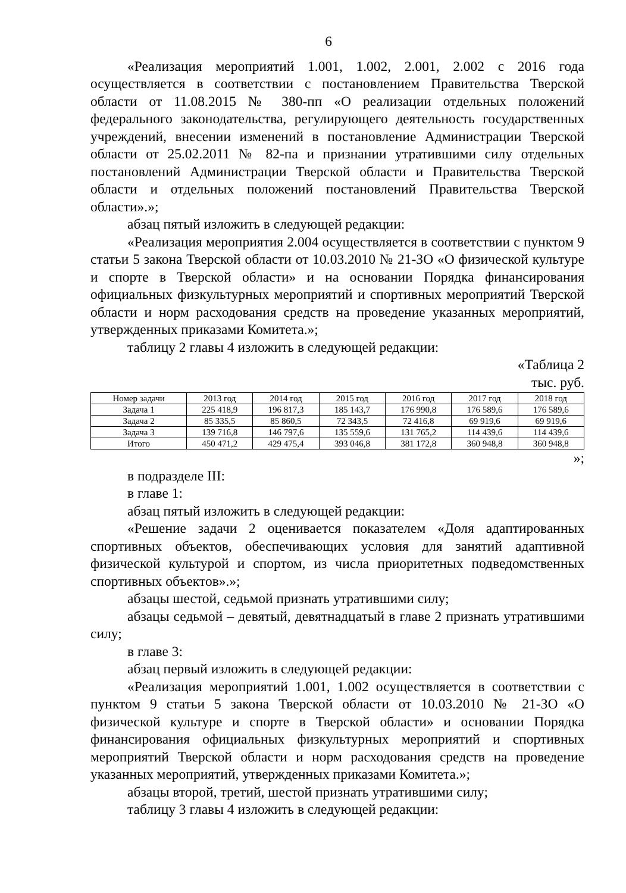6
«Реализация мероприятий 1.001, 1.002, 2.001, 2.002 с 2016 года осуществляется в соответствии с постановлением Правительства Тверской области от 11.08.2015 № 380-пп «О реализации отдельных положений федерального законодательства, регулирующего деятельность государственных учреждений, внесении изменений в постановление Администрации Тверской области от 25.02.2011 № 82-па и признании утратившими силу отдельных постановлений Администрации Тверской области и Правительства Тверской области и отдельных положений постановлений Правительства Тверской области».»;
абзац пятый изложить в следующей редакции:
«Реализация мероприятия 2.004 осуществляется в соответствии с пунктом 9 статьи 5 закона Тверской области от 10.03.2010 № 21-ЗО «О физической культуре и спорте в Тверской области» и на основании Порядка финансирования официальных физкультурных мероприятий и спортивных мероприятий Тверской области и норм расходования средств на проведение указанных мероприятий, утвержденных приказами Комитета.»;
таблицу 2 главы 4 изложить в следующей редакции:
«Таблица 2
тыс. руб.
| Номер задачи | 2013 год | 2014 год | 2015 год | 2016 год | 2017 год | 2018 год |
| --- | --- | --- | --- | --- | --- | --- |
| Задача 1 | 225 418,9 | 196 817,3 | 185 143,7 | 176 990,8 | 176 589,6 | 176 589,6 |
| Задача 2 | 85 335,5 | 85 860,5 | 72 343,5 | 72 416,8 | 69 919,6 | 69 919,6 |
| Задача 3 | 139 716,8 | 146 797,6 | 135 559,6 | 131 765,2 | 114 439,6 | 114 439,6 |
| Итого | 450 471,2 | 429 475,4 | 393 046,8 | 381 172,8 | 360 948,8 | 360 948,8 |
»;
в подразделе III:
в главе 1:
абзац пятый изложить в следующей редакции:
«Решение задачи 2 оценивается показателем «Доля адаптированных спортивных объектов, обеспечивающих условия для занятий адаптивной физической культурой и спортом, из числа приоритетных подведомственных спортивных объектов».»;
абзацы шестой, седьмой признать утратившими силу;
абзацы седьмой – девятый, девятнадцатый в главе 2 признать утратившими силу;
в главе 3:
абзац первый изложить в следующей редакции:
«Реализация мероприятий 1.001, 1.002 осуществляется в соответствии с пунктом 9 статьи 5 закона Тверской области от 10.03.2010 № 21-ЗО «О физической культуре и спорте в Тверской области» и основании Порядка финансирования официальных физкультурных мероприятий и спортивных мероприятий Тверской области и норм расходования средств на проведение указанных мероприятий, утвержденных приказами Комитета.»;
абзацы второй, третий, шестой признать утратившими силу;
таблицу 3 главы 4 изложить в следующей редакции: